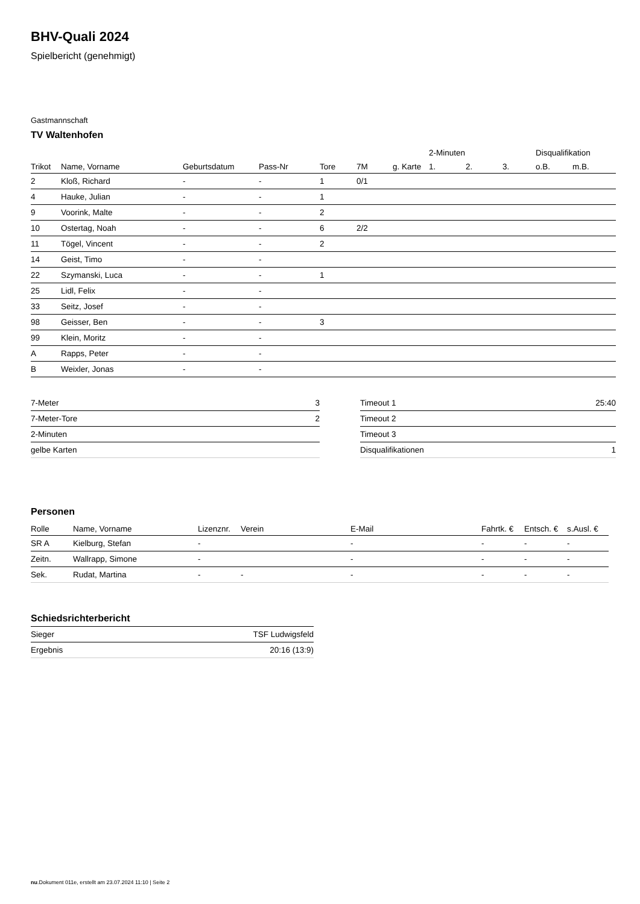BHV-Quali 2024
Spielbericht (genehmigt)
Gastmannschaft
TV Waltenhofen
| | | | | | | | 2-Minuten | | | Disqualifikation | |
| Trikot | Name, Vorname | Geburtsdatum | Pass-Nr | Tore | 7M | g. Karte | 1. | 2. | 3. | o.B. | m.B. |
| 2 | Kloß, Richard | - | - | 1 | 0/1 | | | | | | |
| 4 | Hauke, Julian | - | - | 1 | | | | | | | |
| 9 | Voorink, Malte | - | - | 2 | | | | | | | |
| 10 | Ostertag, Noah | - | - | 6 | 2/2 | | | | | | |
| 11 | Tögel, Vincent | - | - | 2 | | | | | | | |
| 14 | Geist, Timo | - | - | | | | | | | | |
| 22 | Szymanski, Luca | - | - | 1 | | | | | | | |
| 25 | Lidl, Felix | - | - | | | | | | | | |
| 33 | Seitz, Josef | - | - | | | | | | | | |
| 98 | Geisser, Ben | - | - | 3 | | | | | | | |
| 99 | Klein, Moritz | - | - | | | | | | | | |
| A | Rapps, Peter | - | - | | | | | | | | |
| B | Weixler, Jonas | - | - | | | | | | | | |
| 7-Meter | 3 |
| 7-Meter-Tore | 2 |
| 2-Minuten | |
| gelbe Karten | |
| Timeout 1 | 25:40 |
| Timeout 2 | |
| Timeout 3 | |
| Disqualifikationen | 1 |
Personen
| Rolle | Name, Vorname | Lizenznr. | Verein | E-Mail | Fahrtk. € | Entsch. € | s.Ausl. € |
| --- | --- | --- | --- | --- | --- | --- | --- |
| SR A | Kielburg, Stefan | - | | - | - | - | - |
| Zeitn. | Wallrapp, Simone | - | | - | - | - | - |
| Sek. | Rudat, Martina | - | - | - | - | - | - |
Schiedsrichterbericht
| Sieger | TSF Ludwigsfeld |
| Ergebnis | 20:16 (13:9) |
nu.Dokument 011e, erstellt am 23.07.2024 11:10 | Seite 2